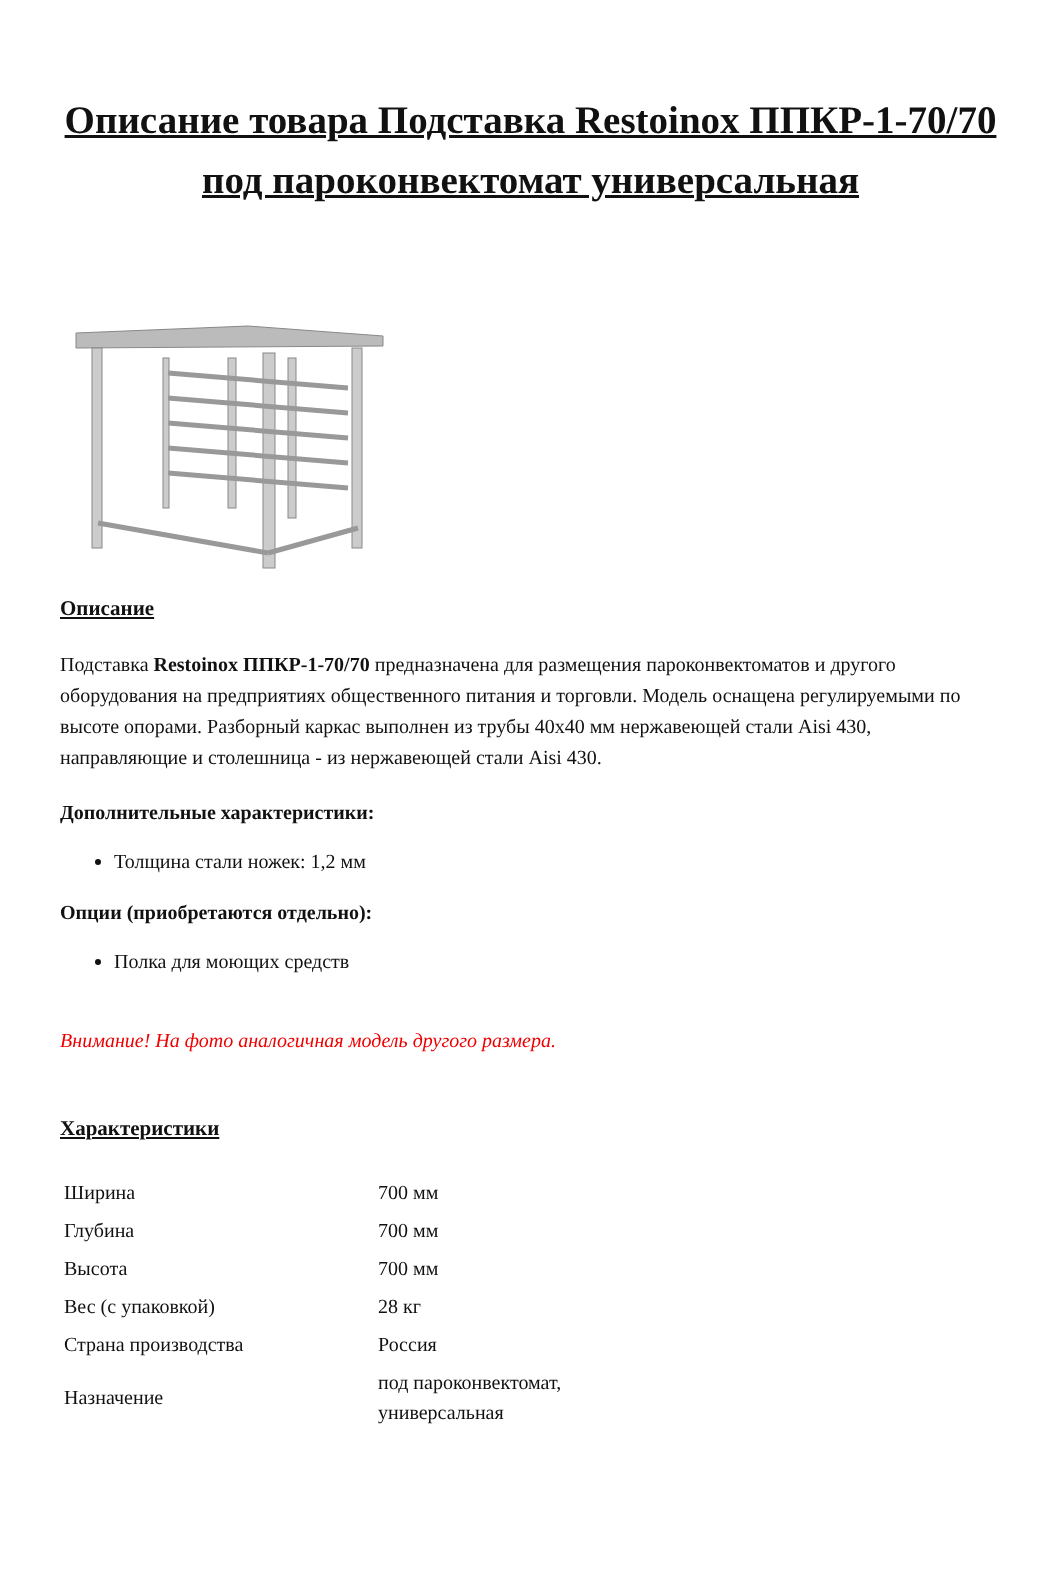Описание товара Подставка Restoinox ППКР-1-70/70 под пароконвектомат универсальная
Описание
Подставка Restoinox ППКР-1-70/70 предназначена для размещения пароконвектоматов и другого оборудования на предприятиях общественного питания и торговли. Модель оснащена регулируемыми по высоте опорами. Разборный каркас выполнен из трубы 40х40 мм нержавеющей стали Aisi 430, направляющие и столешница - из нержавеющей стали Aisi 430.
Дополнительные характеристики:
Толщина стали ножек: 1,2 мм
Опции (приобретаются отдельно):
Полка для моющих средств
Внимание! На фото аналогичная модель другого размера.
Характеристики
| Ширина | 700 мм |
| Глубина | 700 мм |
| Высота | 700 мм |
| Вес (с упаковкой) | 28 кг |
| Страна производства | Россия |
| Назначение | под пароконвектомат, универсальная |